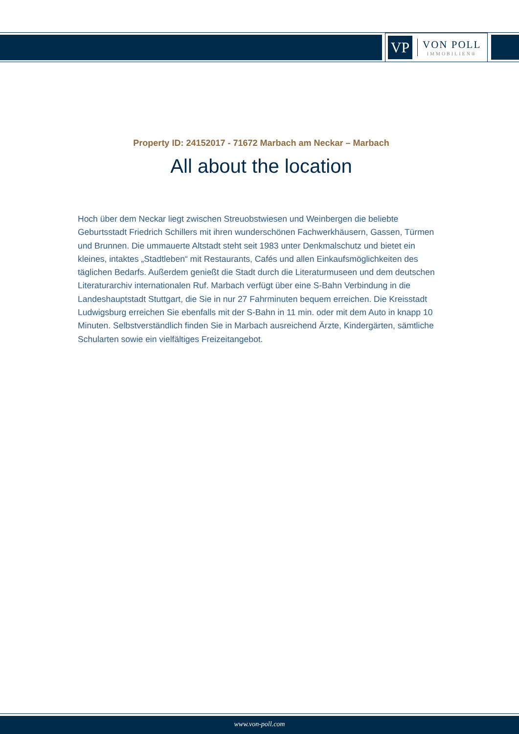VP
VON POLL
IMMOBILIEN®
Property ID: 24152017 - 71672 Marbach am Neckar – Marbach
All about the location
Hoch über dem Neckar liegt zwischen Streuobstwiesen und Weinbergen die beliebte Geburtsstadt Friedrich Schillers mit ihren wunderschönen Fachwerkhäusern, Gassen, Türmen und Brunnen. Die ummauerte Altstadt steht seit 1983 unter Denkmalschutz und bietet ein kleines, intaktes „Stadtleben“ mit Restaurants, Cafés und allen Einkaufsmöglichkeiten des täglichen Bedarfs. Außerdem genießt die Stadt durch die Literaturmuseen und dem deutschen Literaturarchiv internationalen Ruf. Marbach verfügt über eine S-Bahn Verbindung in die Landeshauptstadt Stuttgart, die Sie in nur 27 Fahrminuten bequem erreichen. Die Kreisstadt Ludwigsburg erreichen Sie ebenfalls mit der S-Bahn in 11 min. oder mit dem Auto in knapp 10 Minuten. Selbstverständlich finden Sie in Marbach ausreichend Ärzte, Kindergärten, sämtliche Schularten sowie ein vielfältiges Freizeitangebot.
www.von-poll.com